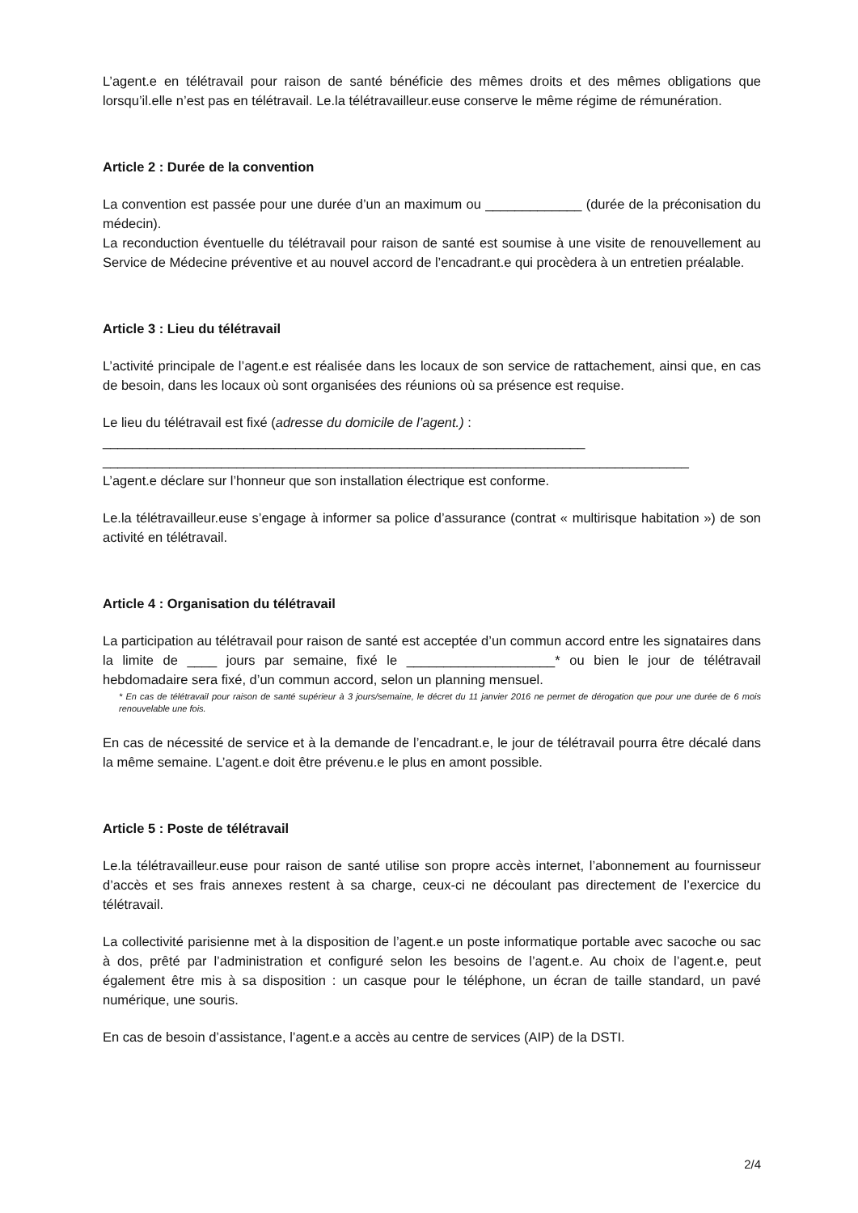L’agent.e en télétravail pour raison de santé bénéficie des mêmes droits et des mêmes obligations que lorsqu’il.elle n’est pas en télétravail. Le.la télétravailleur.euse conserve le même régime de rémunération.
Article 2 : Durée de la convention
La convention est passée pour une durée d’un an maximum ou _____________ (durée de la préconisation du médecin).
La reconduction éventuelle du télétravail pour raison de santé est soumise à une visite de renouvellement au Service de Médecine préventive et au nouvel accord de l’encadrant.e qui procèdera à un entretien préalable.
Article 3 : Lieu du télétravail
L’activité principale de l’agent.e est réalisée dans les locaux de son service de rattachement, ainsi que, en cas de besoin, dans les locaux où sont organisées des réunions où sa présence est requise.
Le lieu du télétravail est fixé (adresse du domicile de l’agent.) :
_________________________________________________________________
_______________________________________________________________________________
L’agent.e déclare sur l’honneur que son installation électrique est conforme.
Le.la télétravailleur.euse s’engage à informer sa police d’assurance (contrat « multirisque habitation ») de son activité en télétravail.
Article 4 : Organisation du télétravail
La participation au télétravail pour raison de santé est acceptée d’un commun accord entre les signataires dans la limite de ____ jours par semaine, fixé le ____________________* ou bien le jour de télétravail hebdomadaire sera fixé, d’un commun accord, selon un planning mensuel.
* En cas de télétravail pour raison de santé supérieur à 3 jours/semaine, le décret du 11 janvier 2016 ne permet de dérogation que pour une durée de 6 mois renouvelable une fois.
En cas de nécessité de service et à la demande de l’encadrant.e, le jour de télétravail pourra être décalé dans la même semaine. L’agent.e doit être prévenu.e le plus en amont possible.
Article 5 : Poste de télétravail
Le.la télétravailleur.euse pour raison de santé utilise son propre accès internet, l’abonnement au fournisseur d’accès et ses frais annexes restent à sa charge, ceux-ci ne découlant pas directement de l’exercice du télétravail.
La collectivité parisienne met à la disposition de l’agent.e un poste informatique portable avec sacoche ou sac à dos, prêté par l’administration et configuré selon les besoins de l’agent.e. Au choix de l’agent.e, peut également être mis à sa disposition : un casque pour le téléphone, un écran de taille standard, un pavé numérique, une souris.
En cas de besoin d’assistance, l’agent.e a accès au centre de services (AIP) de la DSTI.
2/4